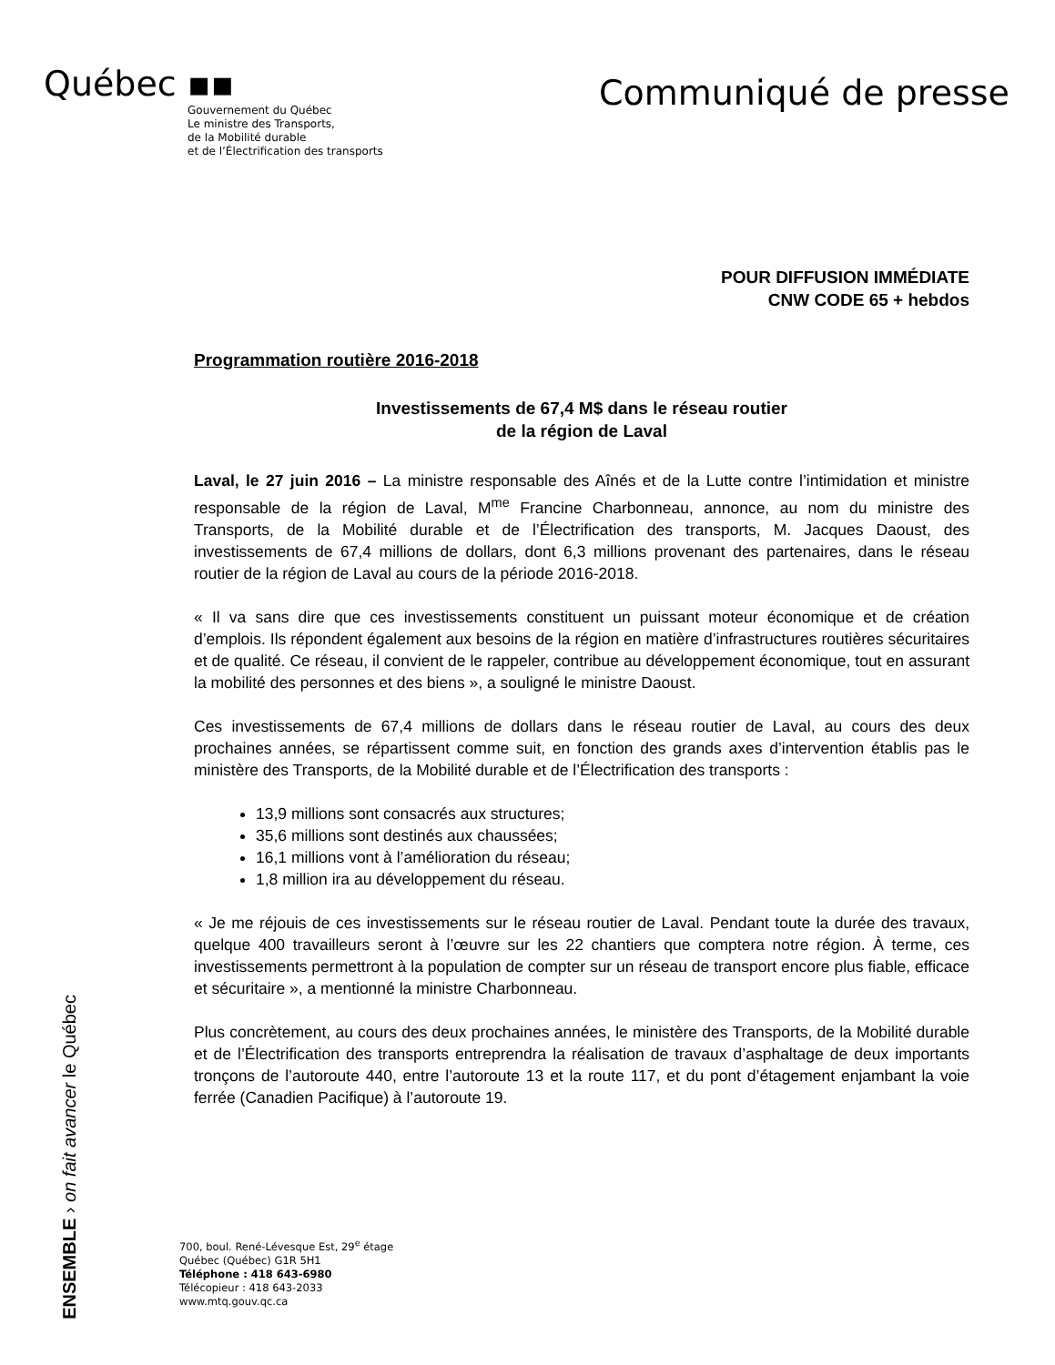Québec ▪▪
Gouvernement du Québec
Le ministre des Transports,
de la Mobilité durable
et de l’Électrification des transports
Communiqué de presse
POUR DIFFUSION IMMÉDIATE
CNW CODE 65 + hebdos
Programmation routière 2016-2018
Investissements de 67,4 M$ dans le réseau routier
de la région de Laval
Laval, le 27 juin 2016 – La ministre responsable des Aînés et de la Lutte contre l’intimidation et ministre responsable de la région de Laval, M<sup>me</sup> Francine Charbonneau, annonce, au nom du ministre des Transports, de la Mobilité durable et de l’Électrification des transports, M. Jacques Daoust, des investissements de 67,4 millions de dollars, dont 6,3 millions provenant des partenaires, dans le réseau routier de la région de Laval au cours de la période 2016-2018.
« Il va sans dire que ces investissements constituent un puissant moteur économique et de création d’emplois. Ils répondent également aux besoins de la région en matière d’infrastructures routières sécuritaires et de qualité. Ce réseau, il convient de le rappeler, contribue au développement économique, tout en assurant la mobilité des personnes et des biens », a souligné le ministre Daoust.
Ces investissements de 67,4 millions de dollars dans le réseau routier de Laval, au cours des deux prochaines années, se répartissent comme suit, en fonction des grands axes d’intervention établis pas le ministère des Transports, de la Mobilité durable et de l’Électrification des transports :
13,9 millions sont consacrés aux structures;
35,6 millions sont destinés aux chaussées;
16,1 millions vont à l’amélioration du réseau;
1,8 million ira au développement du réseau.
« Je me réjouis de ces investissements sur le réseau routier de Laval. Pendant toute la durée des travaux, quelque 400 travailleurs seront à l’œuvre sur les 22 chantiers que comptera notre région. À terme, ces investissements permettront à la population de compter sur un réseau de transport encore plus fiable, efficace et sécuritaire », a mentionné la ministre Charbonneau.
Plus concrètement, au cours des deux prochaines années, le ministère des Transports, de la Mobilité durable et de l’Électrification des transports entreprendra la réalisation de travaux d’asphaltage de deux importants tronçons de l’autoroute 440, entre l’autoroute 13 et la route 117, et du pont d’étagement enjambant la voie ferrée (Canadien Pacifique) à l’autoroute 19.
ENSEMBLE › on fait avancer le Québec
700, boul. René-Lévesque Est, 29<sup>e</sup> étage
Québec (Québec) G1R 5H1
Téléphone : 418 643-6980
Télécopieur : 418 643-2033
www.mtq.gouv.qc.ca